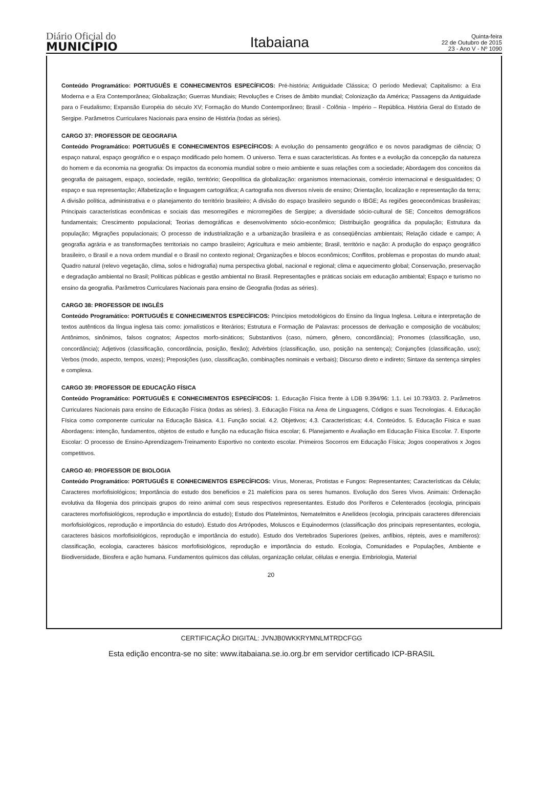Diário Oficial do
MUNICÍPIO
Itabaiana
Quinta-feira
22 de Outubro de 2015
23 - Ano V - Nº 1090
Conteúdo Programático: PORTUGUÊS E CONHECIMENTOS ESPECÍFICOS: Pré-história; Antiguidade Clássica; O período Medieval; Capitalismo: a Era Moderna e a Era Contemporânea; Globalização; Guerras Mundiais; Revoluções e Crises de âmbito mundial; Colonização da América; Passagens da Antiguidade para o Feudalismo; Expansão Européia do século XV; Formação do Mundo Contemporâneo; Brasil - Colônia - Império – República. História Geral do Estado de Sergipe. Parâmetros Curriculares Nacionais para ensino de História (todas as séries).
CARGO 37: PROFESSOR DE GEOGRAFIA
Conteúdo Programático: PORTUGUÊS E CONHECIMENTOS ESPECÍFICOS: A evolução do pensamento geográfico e os novos paradigmas de ciência; O espaço natural, espaço geográfico e o espaço modificado pelo homem. O universo. Terra e suas características. As fontes e a evolução da concepção da natureza do homem e da economia na geografia: Os impactos da economia mundial sobre o meio ambiente e suas relações com a sociedade; Abordagem dos conceitos da geografia de paisagem, espaço, sociedade, região, território; Geopolítica da globalização: organismos internacionais, comércio internacional e desigualdades; O espaço e sua representação; Alfabetização e linguagem cartográfica; A cartografia nos diversos níveis de ensino; Orientação, localização e representação da terra; A divisão política, administrativa e o planejamento do território brasileiro; A divisão do espaço brasileiro segundo o IBGE; As regiões geoeconômicas brasileiras; Principais características econômicas e sociais das mesorregiões e microrregiões de Sergipe; a diversidade sócio-cultural de SE; Conceitos demográficos fundamentais; Crescimento populacional; Teorias demográficas e desenvolvimento sócio-econômico; Distribuição geográfica da população; Estrutura da população; Migrações populacionais; O processo de industrialização e a urbanização brasileira e as conseqüências ambientais; Relação cidade e campo; A geografia agrária e as transformações territoriais no campo brasileiro; Agricultura e meio ambiente; Brasil, território e nação: A produção do espaço geográfico brasileiro, o Brasil e a nova ordem mundial e o Brasil no contexto regional; Organizações e blocos econômicos; Conflitos, problemas e propostas do mundo atual; Quadro natural (relevo vegetação, clima, solos e hidrografia) numa perspectiva global, nacional e regional; clima e aquecimento global; Conservação, preservação e degradação ambiental no Brasil; Políticas públicas e gestão ambiental no Brasil. Representações e práticas sociais em educação ambiental; Espaço e turismo no ensino da geografia. Parâmetros Curriculares Nacionais para ensino de Geografia (todas as séries).
CARGO 38: PROFESSOR DE INGLÊS
Conteúdo Programático: PORTUGUÊS E CONHECIMENTOS ESPECÍFICOS: Princípios metodológicos do Ensino da língua Inglesa. Leitura e interpretação de textos autênticos da língua inglesa tais como: jornalísticos e literários; Estrutura e Formação de Palavras: processos de derivação e composição de vocábulos; Antônimos, sinônimos, falsos cognatos; Aspectos morfo-sináticos; Substantivos (caso, número, gênero, concordância); Pronomes (classificação, uso, concordância); Adjetivos (classificação, concordância, posição, flexão); Advérbios (classificação, uso, posição na sentença); Conjunções (classificação, uso); Verbos (modo, aspecto, tempos, vozes); Preposições (uso, classificação, combinações nominais e verbais); Discurso direto e indireto; Sintaxe da sentença simples e complexa.
CARGO 39: PROFESSOR DE EDUCAÇÃO FÍSICA
Conteúdo Programático: PORTUGUÊS E CONHECIMENTOS ESPECÍFICOS: 1. Educação Física frente à LDB 9.394/96: 1.1. Lei 10.793/03. 2. Parâmetros Curriculares Nacionais para ensino de Educação Física (todas as séries). 3. Educação Física na Área de Linguagens, Códigos e suas Tecnologias. 4. Educação Física como componente curricular na Educação Básica. 4.1. Função social. 4.2. Objetivos; 4.3. Características; 4.4. Conteúdos. 5. Educação Física e suas Abordagens: intenção, fundamentos, objetos de estudo e função na educação física escolar; 6. Planejamento e Avaliação em Educação Física Escolar. 7. Esporte Escolar: O processo de Ensino-Aprendizagem-Treinamento Esportivo no contexto escolar. Primeiros Socorros em Educação Física; Jogos cooperativos x Jogos competitivos.
CARGO 40: PROFESSOR DE BIOLOGIA
Conteúdo Programático: PORTUGUÊS E CONHECIMENTOS ESPECÍFICOS: Vírus, Moneras, Protistas e Fungos: Representantes; Características da Célula; Caracteres morfofisiológicos; Importância do estudo dos benefícios e 21 malefícios para os seres humanos. Evolução dos Seres Vivos. Animais: Ordenação evolutiva da filogenia dos principais grupos do reino animal com seus respectivos representantes. Estudo dos Poríferos e Celenterados (ecologia, principais caracteres morfofisiológicos, reprodução e importância do estudo); Estudo dos Platelmintos, Nematelmitos e Anelídeos (ecologia, principais caracteres diferenciais morfofisiológicos, reprodução e importância do estudo). Estudo dos Artrópodes, Moluscos e Equinodermos (classificação dos principais representantes, ecologia, caracteres básicos morfofisiológicos, reprodução e importância do estudo). Estudo dos Vertebrados Superiores (peixes, anfíbios, répteis, aves e mamíferos): classificação, ecologia, caracteres básicos morfofisiológicos, reprodução e importância do estudo. Ecologia, Comunidades e Populações, Ambiente e Biodiversidade, Biosfera e ação humana. Fundamentos químicos das células, organização celular, células e energia. Embriologia, Material
20
CERTIFICAÇÃO DIGITAL: JVNJB0WKKRYMNLMTRDCFGG
Esta edição encontra-se no site: www.itabaiana.se.io.org.br em servidor certificado ICP-BRASIL